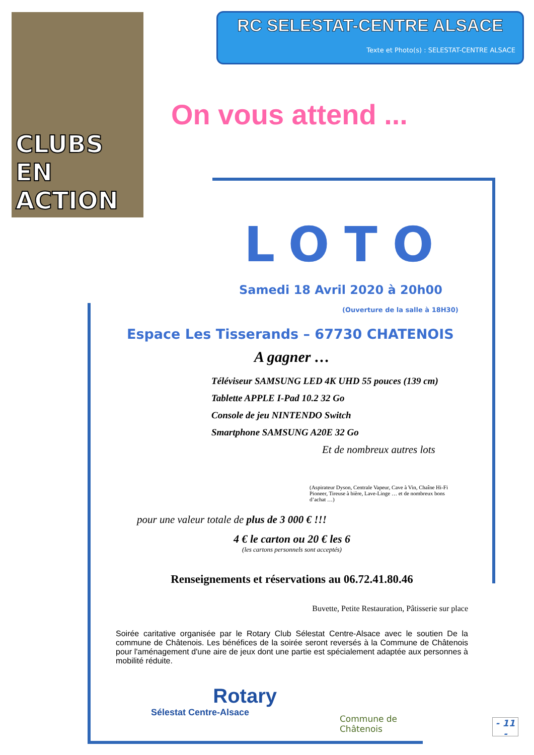CLUBS EN ACTION
RC SELESTAT-CENTRE ALSACE
Texte et Photo(s) : SELESTAT-CENTRE ALSACE
On vous attend ...
LOTO
Samedi 18 Avril 2020 à 20h00
(Ouverture de la salle à 18H30)
Espace Les Tisserands – 67730 CHATENOIS
A gagner …
Téléviseur SAMSUNG LED 4K UHD 55 pouces (139 cm)
Tablette APPLE I-Pad 10.2 32 Go
Console de jeu NINTENDO Switch
Smartphone SAMSUNG A20E 32 Go
Et de nombreux autres lots
(Aspirateur Dyson, Centrale Vapeur, Cave à Vin, Chaîne Hi-Fi Pioneer, Tireuse à bière, Lave-Linge … et de nombreux bons d’achat …)
pour une valeur totale de plus de 3 000 € !!!
4 € le carton ou 20 € les 6
(les cartons personnels sont acceptés)
Renseignements et réservations au 06.72.41.80.46
Buvette, Petite Restauration, Pâtisserie sur place
Soirée caritative organisée par le Rotary Club Sélestat Centre-Alsace avec le soutien De la commune de Châtenois. Les bénéfices de la soirée seront reversés à la Commune de Châtenois pour l'aménagement d'une aire de jeux dont une partie est spécialement adaptée aux personnes à mobilité réduite.
Rotary
Sélestat Centre-Alsace
Commune de Châtenois
- 11 -